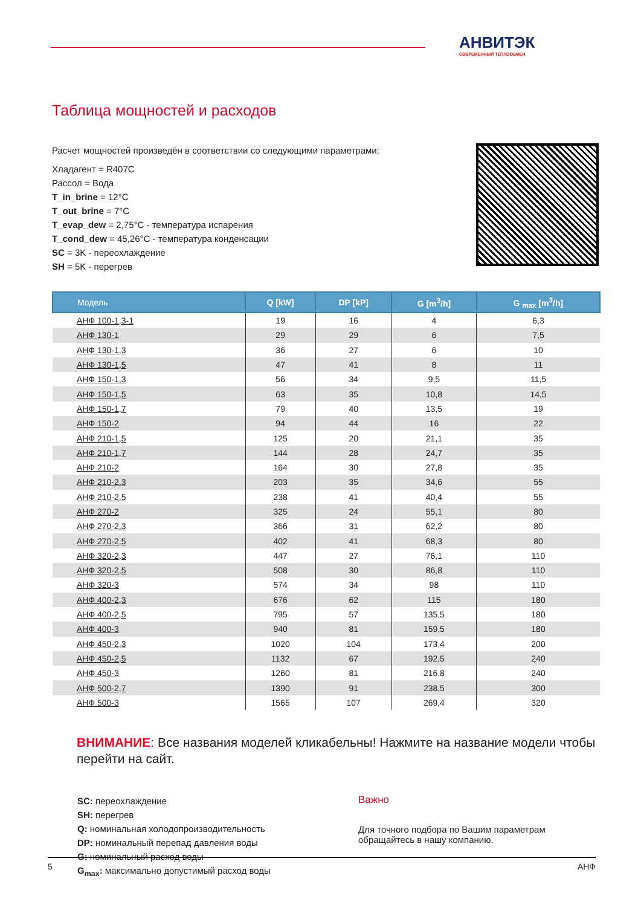АНВИТЭК
СОВРЕМЕННЫЙ ТЕПЛООБМЕН
Таблица мощностей и расходов
Расчет мощностей произведён в соответствии со следующими параметрами:
Хладагент = R407C
Рассол = Вода
T_in_brine = 12°C
T_out_brine = 7°C
T_evap_dew = 2,75°C - температура испарения
T_cond_dew = 45,26°C - температура конденсации
SC = 3K - переохлаждение
SH = 5K - перегрев
| Модель | Q [kW] | DP [kP] | G [m<sup>3</sup>/h] | G <sub>max</sub> [m<sup>3</sup>/h] |
| --- | --- | --- | --- | --- |
| АНФ 100-1,3-1 | 19 | 16 | 4 | 6,3 |
| АНФ 130-1 | 29 | 29 | 6 | 7,5 |
| АНФ 130-1,3 | 36 | 27 | 6 | 10 |
| АНФ 130-1,5 | 47 | 41 | 8 | 11 |
| АНФ 150-1,3 | 56 | 34 | 9,5 | 11,5 |
| АНФ 150-1,5 | 63 | 35 | 10,8 | 14,5 |
| АНФ 150-1,7 | 79 | 40 | 13,5 | 19 |
| АНФ 150-2 | 94 | 44 | 16 | 22 |
| АНФ 210-1,5 | 125 | 20 | 21,1 | 35 |
| АНФ 210-1,7 | 144 | 28 | 24,7 | 35 |
| АНФ 210-2 | 164 | 30 | 27,8 | 35 |
| АНФ 210-2,3 | 203 | 35 | 34,6 | 55 |
| АНФ 210-2,5 | 238 | 41 | 40,4 | 55 |
| АНФ 270-2 | 325 | 24 | 55,1 | 80 |
| АНФ 270-2,3 | 366 | 31 | 62,2 | 80 |
| АНФ 270-2,5 | 402 | 41 | 68,3 | 80 |
| АНФ 320-2,3 | 447 | 27 | 76,1 | 110 |
| АНФ 320-2,5 | 508 | 30 | 86,8 | 110 |
| АНФ 320-3 | 574 | 34 | 98 | 110 |
| АНФ 400-2,3 | 676 | 62 | 115 | 180 |
| АНФ 400-2,5 | 795 | 57 | 135,5 | 180 |
| АНФ 400-3 | 940 | 81 | 159,5 | 180 |
| АНФ 450-2,3 | 1020 | 104 | 173,4 | 200 |
| АНФ 450-2,5 | 1132 | 67 | 192,5 | 240 |
| АНФ 450-3 | 1260 | 81 | 216,8 | 240 |
| АНФ 500-2,7 | 1390 | 91 | 238,5 | 300 |
| АНФ 500-3 | 1565 | 107 | 269,4 | 320 |
ВНИМАНИЕ: Все названия моделей кликабельны! Нажмите на название модели чтобы перейти на сайт.
SC: переохлаждение
SH: перегрев
Q: номинальная холодопроизводительность
DP: номинальный перепад давления воды
G: номинальный расход воды
G<sub>max</sub>: максимально допустимый расход воды
Важно
Для точного подбора по Вашим параметрам
обращайтесь в нашу компанию.
5 АНФ